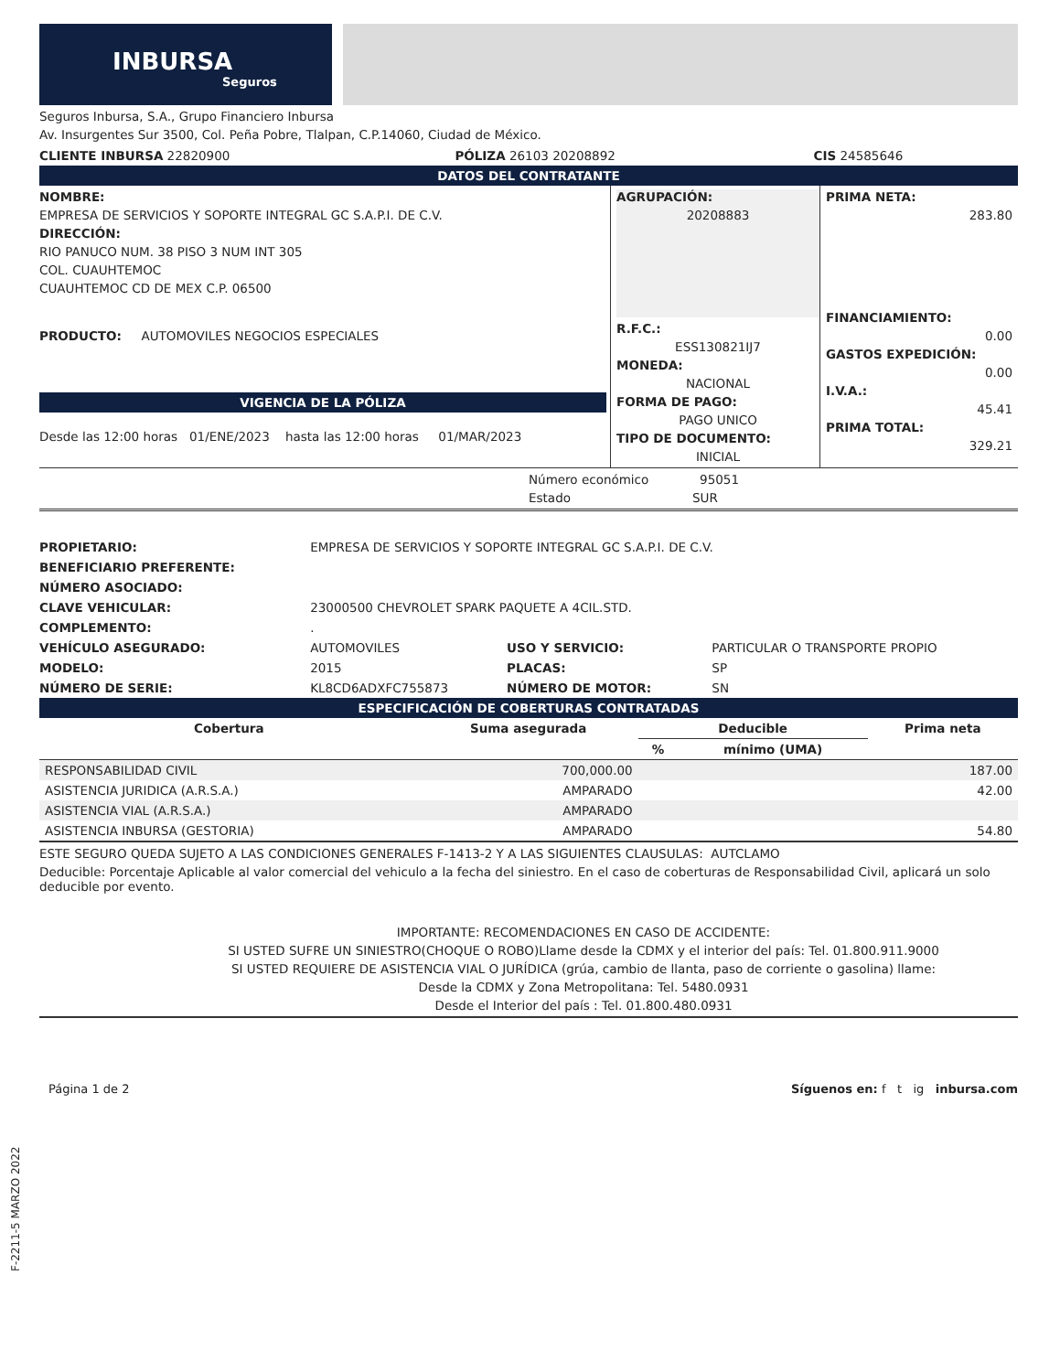INBURSA
Seguros
Seguros Inbursa, S.A., Grupo Financiero Inbursa
Av. Insurgentes Sur 3500, Col. Peña Pobre, Tlalpan, C.P.14060, Ciudad de México.
| CLIENTE INBURSA 22820900 | PÓLIZA 26103 20208892 | CIS 24585646 |
DATOS DEL CONTRATANTE
NOMBRE:
EMPRESA DE SERVICIOS Y SOPORTE INTEGRAL GC S.A.P.I. DE C.V.
DIRECCIÓN:
RIO PANUCO NUM. 38 PISO 3 NUM INT 305
COL. CUAUHTEMOC
CUAUHTEMOC CD DE MEX C.P. 06500
PRODUCTO: AUTOMOVILES NEGOCIOS ESPECIALES
VIGENCIA DE LA PÓLIZA
Desde las 12:00 horas 01/ENE/2023 hasta las 12:00 horas 01/MAR/2023
AGRUPACIÓN:
20208883
R.F.C.:
ESS130821IJ7
MONEDA:
NACIONAL
FORMA DE PAGO:
PAGO UNICO
TIPO DE DOCUMENTO:
INICIAL
PRIMA NETA:
283.80
FINANCIAMIENTO:
0.00
GASTOS EXPEDICIÓN:
0.00
I.V.A.:
45.41
PRIMA TOTAL:
329.21
Número económico 95051
Estado SUR
| PROPIETARIO: | EMPRESA DE SERVICIOS Y SOPORTE INTEGRAL GC S.A.P.I. DE C.V. | | |
| BENEFICIARIO PREFERENTE: | | | |
| NÚMERO ASOCIADO: | | | |
| CLAVE VEHICULAR: | 23000500 CHEVROLET SPARK PAQUETE A 4CIL.STD. | | |
| COMPLEMENTO: | . | | |
| VEHÍCULO ASEGURADO: | AUTOMOVILES | USO Y SERVICIO: | PARTICULAR O TRANSPORTE PROPIO |
| MODELO: | 2015 | PLACAS: | SP |
| NÚMERO DE SERIE: | KL8CD6ADXFC755873 | NÚMERO DE MOTOR: | SN |
ESPECIFICACIÓN DE COBERTURAS CONTRATADAS
| Cobertura | Suma asegurada | Deducible | | Prima neta |
| --- | --- | --- | --- | --- |
| | | % | mínimo (UMA) | |
| RESPONSABILIDAD CIVIL | 700,000.00 | | | 187.00 |
| ASISTENCIA JURIDICA (A.R.S.A.) | AMPARADO | | | 42.00 |
| ASISTENCIA VIAL (A.R.S.A.) | AMPARADO | | | |
| ASISTENCIA INBURSA (GESTORIA) | AMPARADO | | | 54.80 |
ESTE SEGURO QUEDA SUJETO A LAS CONDICIONES GENERALES F-1413-2 Y A LAS SIGUIENTES CLAUSULAS: AUTCLAMO
Deducible: Porcentaje Aplicable al valor comercial del vehiculo a la fecha del siniestro. En el caso de coberturas de Responsabilidad Civil, aplicará un solo deducible por evento.
IMPORTANTE: RECOMENDACIONES EN CASO DE ACCIDENTE:
SI USTED SUFRE UN SINIESTRO(CHOQUE O ROBO)Llame desde la CDMX y el interior del país: Tel. 01.800.911.9000
SI USTED REQUIERE DE ASISTENCIA VIAL O JURÍDICA (grúa, cambio de llanta, paso de corriente o gasolina) llame:
Desde la CDMX y Zona Metropolitana: Tel. 5480.0931
Desde el Interior del país : Tel. 01.800.480.0931
Página 1 de 2 Síguenos en: f t ig inbursa.com
F-2211-5 MARZO 2022